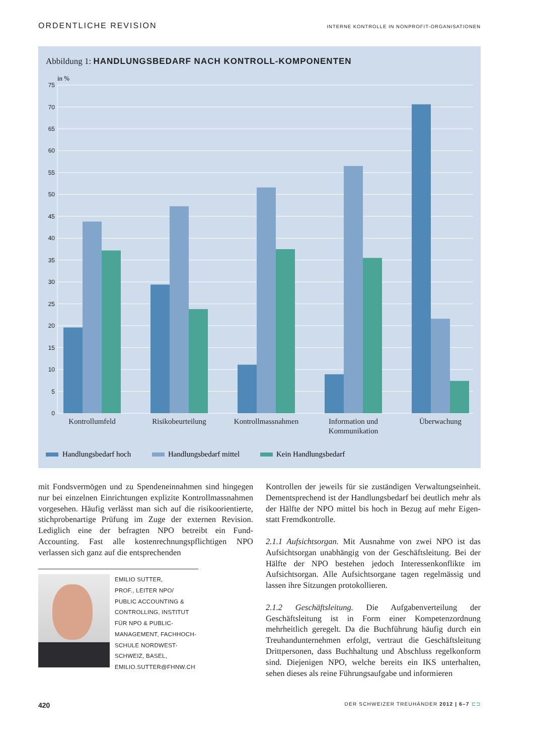ORDENTLICHE REVISION INTERNE KONTROLLE IN NONPROFIT-ORGANISATIONEN
Abbildung 1: HANDLUNGSBEDARF NACH KONTROLL-KOMPONENTEN
in %
75
70
65
60
55
50
45
40
35
30
25
20
15
10
5
0
Kontrollumfeld
Risikobeurteilung
Kontrollmassnahmen
Information und
Kommunikation
Überwachung
Handlungsbedarf hoch
Handlungsbedarf mittel
Kein Handlungsbedarf
mit Fondsvermögen und zu Spendeneinnahmen sind hingegen nur bei einzelnen Einrichtungen explizite Kontrollmassnahmen vorgesehen. Häufig verlässt man sich auf die risikoorientierte, stichprobenartige Prüfung im Zuge der externen Revision. Lediglich eine der befragten NPO betreibt ein Fund-Accounting. Fast alle kostenrechnungspflichtigen NPO verlassen sich ganz auf die entsprechenden
EMILIO SUTTER,
PROF., LEITER NPO/
PUBLIC ACCOUNTING &
CONTROLLING, INSTITUT
FÜR NPO & PUBLIC-
MANAGEMENT, FACHHOCH-
SCHULE NORDWEST-
SCHWEIZ, BASEL,
EMILIO.SUTTER@FHNW.CH
Kontrollen der jeweils für sie zuständigen Verwaltungseinheit. Dementsprechend ist der Handlungsbedarf bei deutlich mehr als der Hälfte der NPO mittel bis hoch in Bezug auf mehr Eigen- statt Fremdkontrolle.
2.1.1 Aufsichtsorgan. Mit Ausnahme von zwei NPO ist das Aufsichtsorgan unabhängig von der Geschäftsleitung. Bei der Hälfte der NPO bestehen jedoch Interessenkonflikte im Aufsichtsorgan. Alle Aufsichtsorgane tagen regelmässig und lassen ihre Sitzungen protokollieren.
2.1.2 Geschäftsleitung. Die Aufgabenverteilung der Geschäftsleitung ist in Form einer Kompetenzordnung mehrheitlich geregelt. Da die Buchführung häufig durch ein Treuhandunternehmen erfolgt, vertraut die Geschäftsleitung Drittpersonen, dass Buchhaltung und Abschluss regelkonform sind. Diejenigen NPO, welche bereits ein IKS unterhalten, sehen dieses als reine Führungsaufgabe und informieren
420 DER SCHWEIZER TREUHÄNDER 2012 | 6–7 ⊏⊐